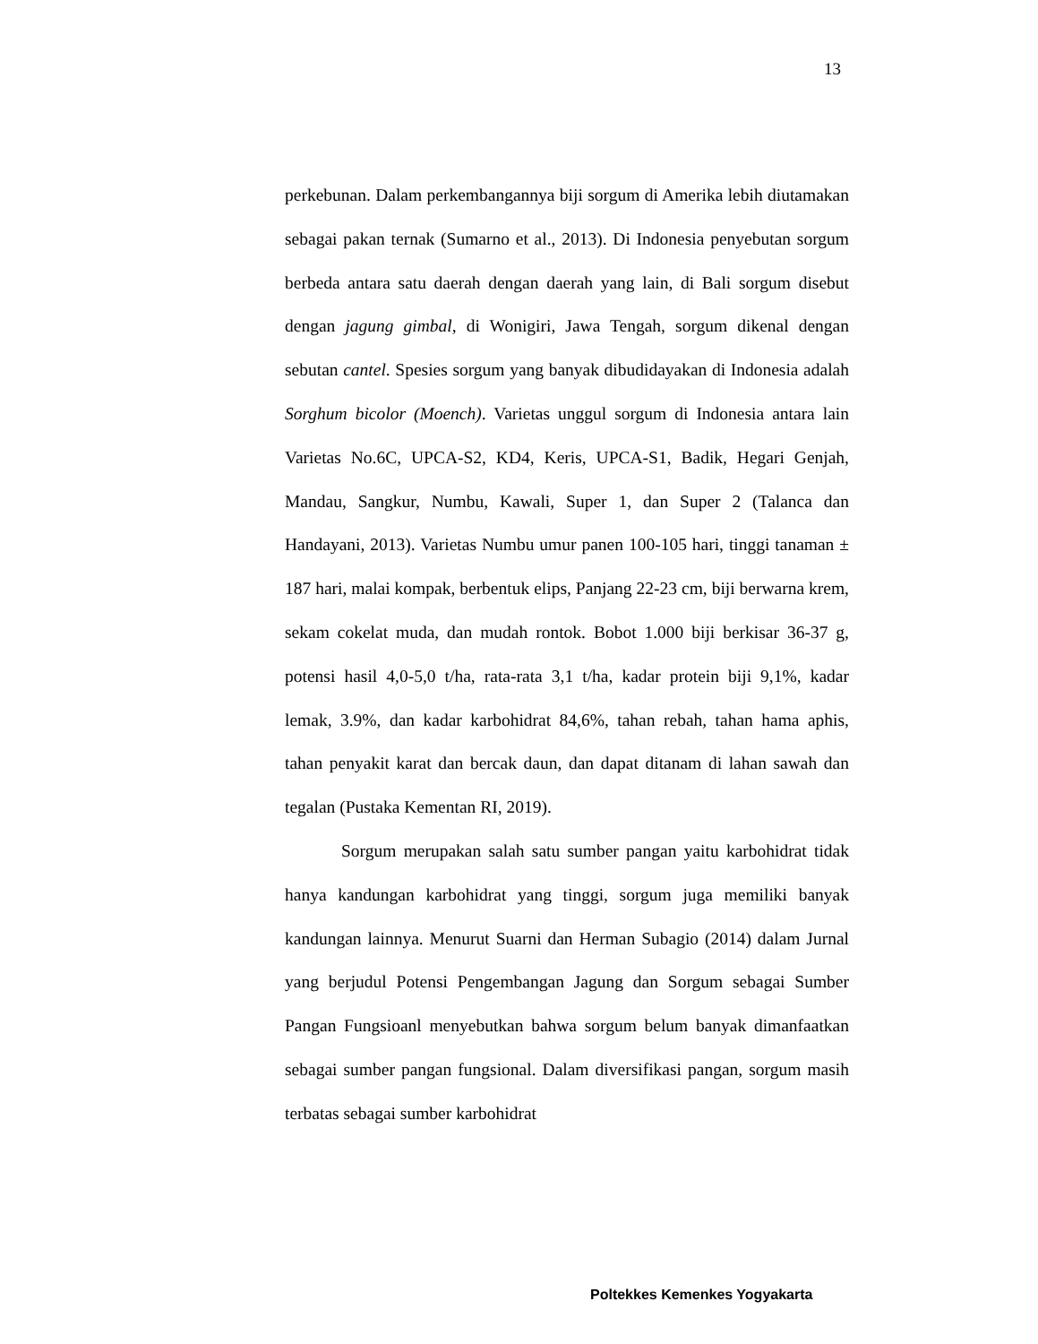13
perkebunan. Dalam perkembangannya biji sorgum di Amerika lebih diutamakan sebagai pakan ternak (Sumarno et al., 2013). Di Indonesia penyebutan sorgum berbeda antara satu daerah dengan daerah yang lain, di Bali sorgum disebut dengan jagung gimbal, di Wonigiri, Jawa Tengah, sorgum dikenal dengan sebutan cantel. Spesies sorgum yang banyak dibudidayakan di Indonesia adalah Sorghum bicolor (Moench). Varietas unggul sorgum di Indonesia antara lain Varietas No.6C, UPCA-S2, KD4, Keris, UPCA-S1, Badik, Hegari Genjah, Mandau, Sangkur, Numbu, Kawali, Super 1, dan Super 2 (Talanca dan Handayani, 2013). Varietas Numbu umur panen 100-105 hari, tinggi tanaman ± 187 hari, malai kompak, berbentuk elips, Panjang 22-23 cm, biji berwarna krem, sekam cokelat muda, dan mudah rontok. Bobot 1.000 biji berkisar 36-37 g, potensi hasil 4,0-5,0 t/ha, rata-rata 3,1 t/ha, kadar protein biji 9,1%, kadar lemak, 3.9%, dan kadar karbohidrat 84,6%, tahan rebah, tahan hama aphis, tahan penyakit karat dan bercak daun, dan dapat ditanam di lahan sawah dan tegalan (Pustaka Kementan RI, 2019).
Sorgum merupakan salah satu sumber pangan yaitu karbohidrat tidak hanya kandungan karbohidrat yang tinggi, sorgum juga memiliki banyak kandungan lainnya. Menurut Suarni dan Herman Subagio (2014) dalam Jurnal yang berjudul Potensi Pengembangan Jagung dan Sorgum sebagai Sumber Pangan Fungsioanl menyebutkan bahwa sorgum belum banyak dimanfaatkan sebagai sumber pangan fungsional. Dalam diversifikasi pangan, sorgum masih terbatas sebagai sumber karbohidrat
Poltekkes Kemenkes Yogyakarta